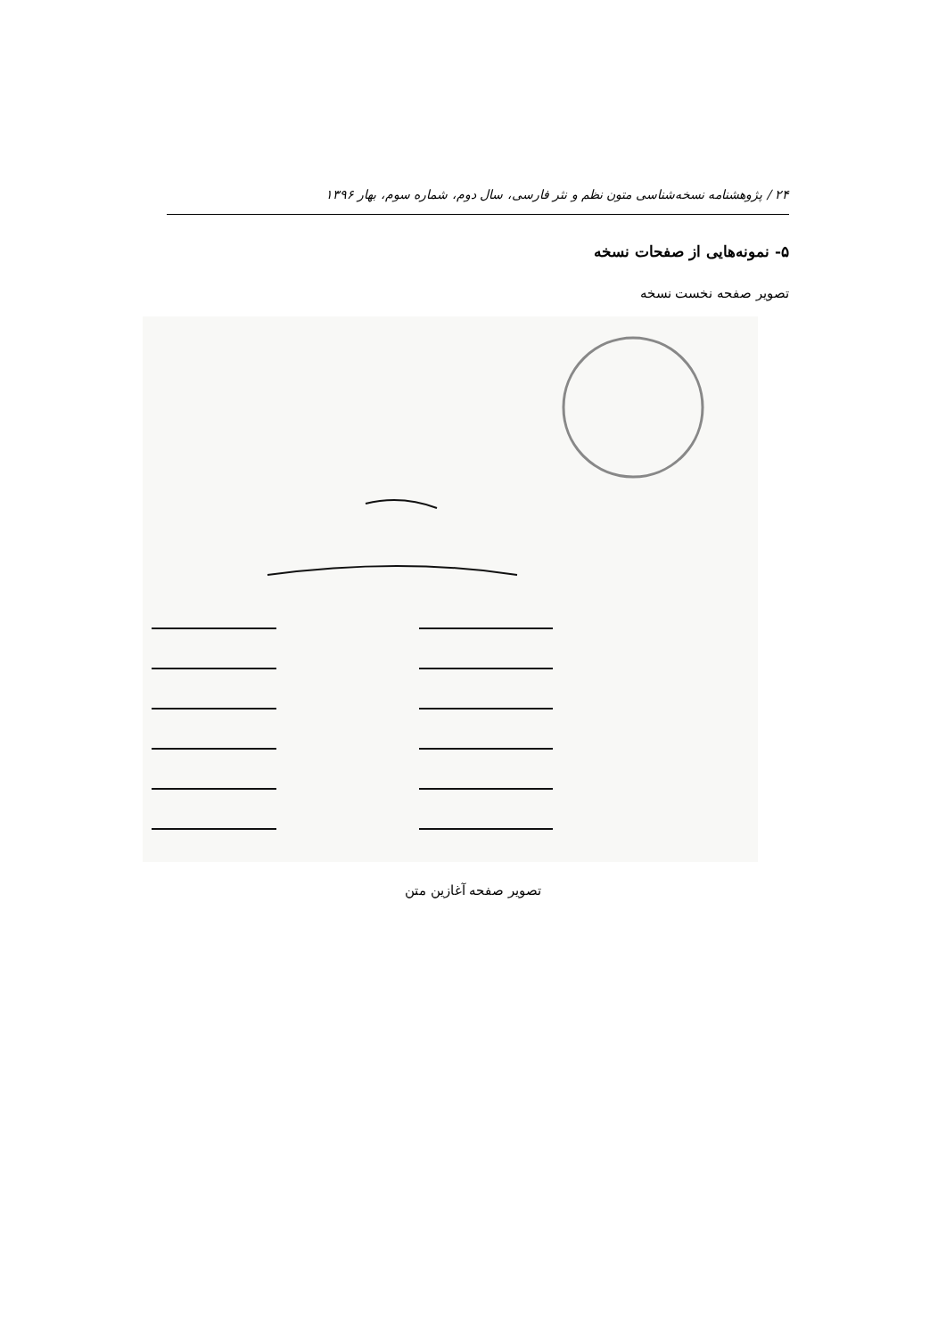۲۴ / پژوهشنامه نسخه‌شناسی متون نظم و نثر فارسی، سال دوم، شماره سوم، بهار ۱۳۹۶
۵- نمونه‌هایی از صفحات نسخه
تصویر صفحه نخست نسخه
تصویر صفحه آغازین متن